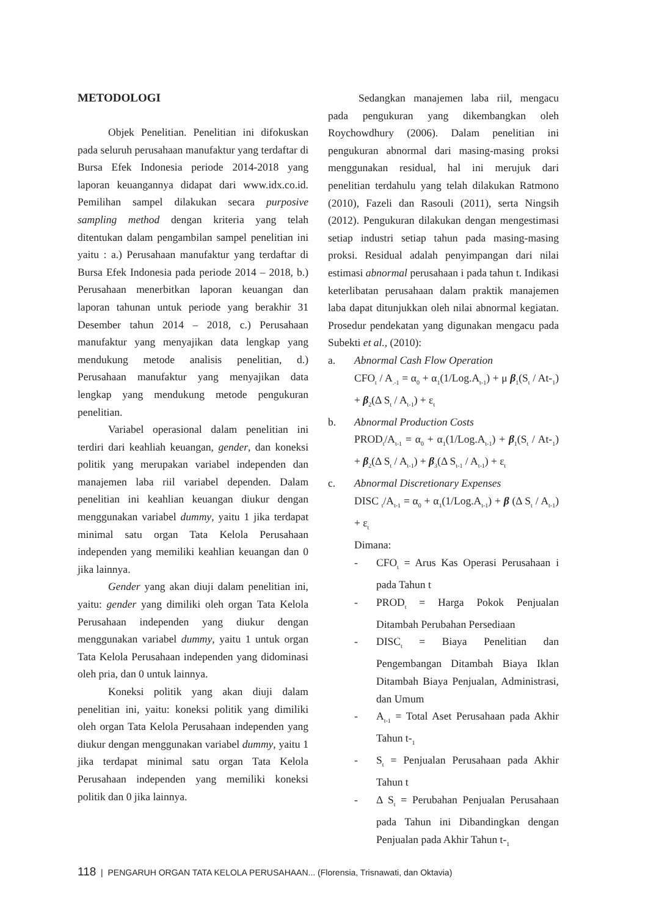METODOLOGI
Objek Penelitian. Penelitian ini difokuskan pada seluruh perusahaan manufaktur yang terdaftar di Bursa Efek Indonesia periode 2014-2018 yang laporan keuangannya didapat dari www.idx.co.id. Pemilihan sampel dilakukan secara purposive sampling method dengan kriteria yang telah ditentukan dalam pengambilan sampel penelitian ini yaitu : a.) Perusahaan manufaktur yang terdaftar di Bursa Efek Indonesia pada periode 2014 – 2018, b.) Perusahaan menerbitkan laporan keuangan dan laporan tahunan untuk periode yang berakhir 31 Desember tahun 2014 – 2018, c.) Perusahaan manufaktur yang menyajikan data lengkap yang mendukung metode analisis penelitian, d.) Perusahaan manufaktur yang menyajikan data lengkap yang mendukung metode pengukuran penelitian.
Variabel operasional dalam penelitian ini terdiri dari keahliah keuangan, gender, dan koneksi politik yang merupakan variabel independen dan manajemen laba riil variabel dependen. Dalam penelitian ini keahlian keuangan diukur dengan menggunakan variabel dummy, yaitu 1 jika terdapat minimal satu organ Tata Kelola Perusahaan independen yang memiliki keahlian keuangan dan 0 jika lainnya.
Gender yang akan diuji dalam penelitian ini, yaitu: gender yang dimiliki oleh organ Tata Kelola Perusahaan independen yang diukur dengan menggunakan variabel dummy, yaitu 1 untuk organ Tata Kelola Perusahaan independen yang didominasi oleh pria, dan 0 untuk lainnya.
Koneksi politik yang akan diuji dalam penelitian ini, yaitu: koneksi politik yang dimiliki oleh organ Tata Kelola Perusahaan independen yang diukur dengan menggunakan variabel dummy, yaitu 1 jika terdapat minimal satu organ Tata Kelola Perusahaan independen yang memiliki koneksi politik dan 0 jika lainnya.
Sedangkan manajemen laba riil, mengacu pada pengukuran yang dikembangkan oleh Roychowdhury (2006). Dalam penelitian ini pengukuran abnormal dari masing-masing proksi menggunakan residual, hal ini merujuk dari penelitian terdahulu yang telah dilakukan Ratmono (2010), Fazeli dan Rasouli (2011), serta Ningsih (2012). Pengukuran dilakukan dengan mengestimasi setiap industri setiap tahun pada masing-masing proksi. Residual adalah penyimpangan dari nilai estimasi abnormal perusahaan i pada tahun t. Indikasi keterlibatan perusahaan dalam praktik manajemen laba dapat ditunjukkan oleh nilai abnormal kegiatan. Prosedur pendekatan yang digunakan mengacu pada Subekti et al., (2010):
a. Abnormal Cash Flow Operation
CFO<sub>t</sub> / A<sub>.-1</sub> = α<sub>0</sub> + α<sub>1</sub>(1/Log.A<sub>t-1</sub>) + μ β<sub>1</sub>(S<sub>t</sub> / At-<sub>1</sub>) + β<sub>2</sub>(Δ S<sub>t</sub> / A<sub>t-1</sub>) + ε<sub>t</sub>
b. Abnormal Production Costs
PROD<sub>t</sub>/A<sub>t-1</sub> = α<sub>0</sub> + α<sub>1</sub>(1/Log.A<sub>t-1</sub>) + β<sub>1</sub>(S<sub>t</sub> / At-<sub>1</sub>) + β<sub>2</sub>(Δ S<sub>t</sub> / A<sub>t-1</sub>) + β<sub>3</sub>(Δ S<sub>t-1</sub> / A<sub>t-1</sub>) + ε<sub>t</sub>
c. Abnormal Discretionary Expenses
DISC <sub>t</sub>/A<sub>t-1</sub> = α<sub>0</sub> + α<sub>1</sub>(1/Log.A<sub>t-1</sub>) + β (Δ S<sub>t</sub> / A<sub>t-1</sub>) + ε<sub>t</sub>
Dimana:
- CFO<sub>t</sub> = Arus Kas Operasi Perusahaan i pada Tahun t
- PROD<sub>t</sub> = Harga Pokok Penjualan Ditambah Perubahan Persediaan
- DISC<sub>t</sub> = Biaya Penelitian dan Pengembangan Ditambah Biaya Iklan Ditambah Biaya Penjualan, Administrasi, dan Umum
- A<sub>t-1</sub> = Total Aset Perusahaan pada Akhir Tahun t-<sub>1</sub>
- S<sub>t</sub> = Penjualan Perusahaan pada Akhir Tahun t
- Δ S<sub>t</sub> = Perubahan Penjualan Perusahaan pada Tahun ini Dibandingkan dengan Penjualan pada Akhir Tahun t-<sub>1</sub>
118 | PENGARUH ORGAN TATA KELOLA PERUSAHAAN... (Florensia, Trisnawati, dan Oktavia)